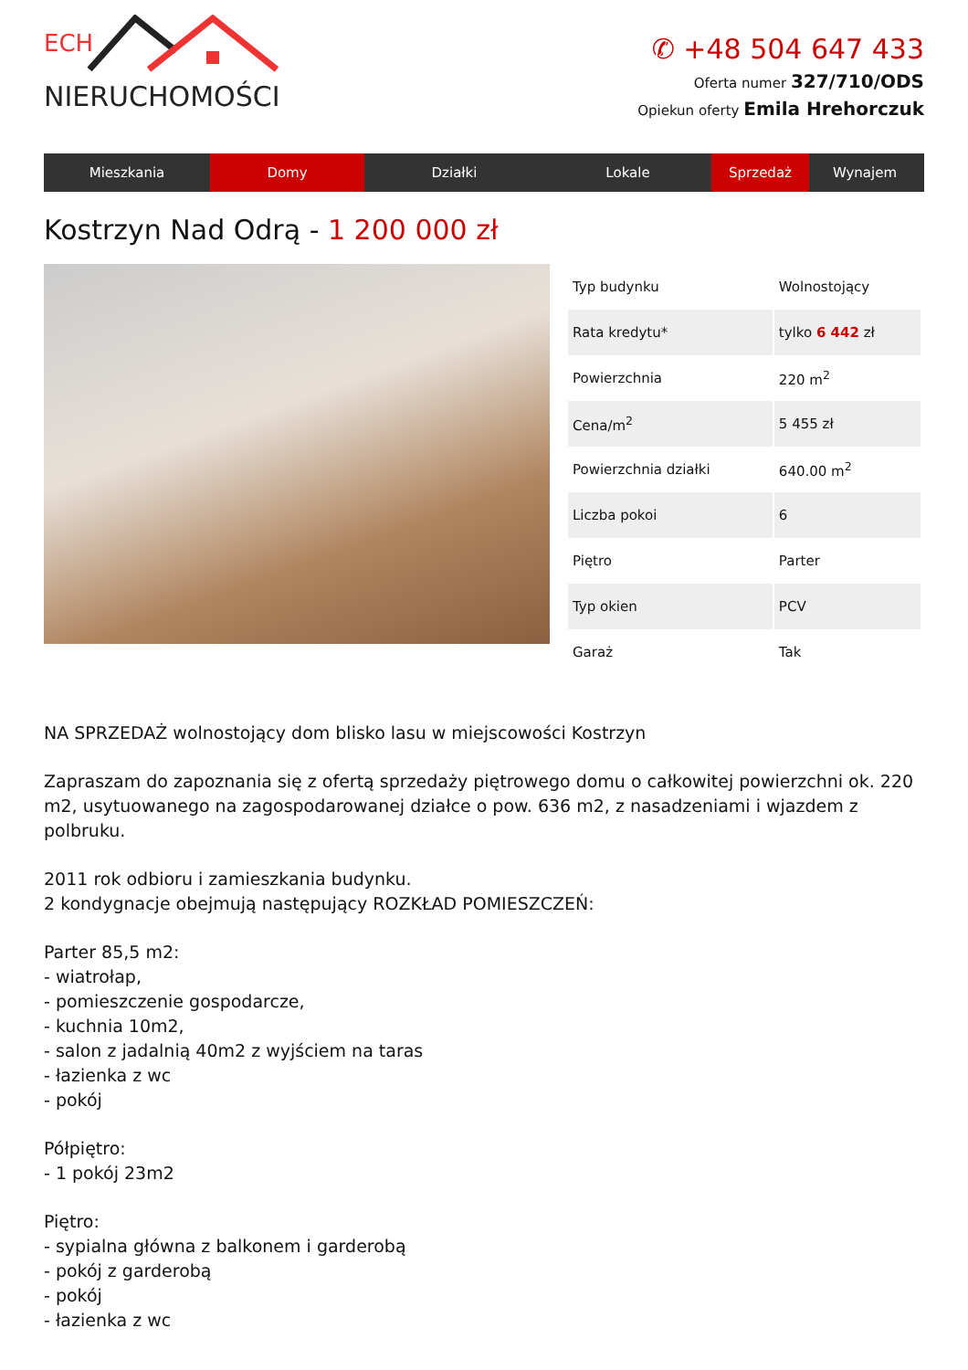ECH
NIERUCHOMOŚCI
✆ +48 504 647 433
Oferta numer 327/710/ODS
Opiekun oferty Emila Hrehorczuk
Mieszkania Domy Działki Lokale Sprzedaż Wynajem
Kostrzyn Nad Odrą - 1 200 000 zł
| Typ budynku | Wolnostojący |
| Rata kredytu* | tylko 6 442 zł |
| Powierzchnia | 220 m<sup>2</sup> |
| Cena/m<sup>2</sup> | 5 455 zł |
| Powierzchnia działki | 640.00 m<sup>2</sup> |
| Liczba pokoi | 6 |
| Piętro | Parter |
| Typ okien | PCV |
| Garaż | Tak |
NA SPRZEDAŻ wolnostojący dom blisko lasu w miejscowości Kostrzyn
Zapraszam do zapoznania się z ofertą sprzedaży piętrowego domu o całkowitej powierzchni ok. 220 m2, usytuowanego na zagospodarowanej działce o pow. 636 m2, z nasadzeniami i wjazdem z polbruku.
2011 rok odbioru i zamieszkania budynku.
2 kondygnacje obejmują następujący ROZKŁAD POMIESZCZEŃ:
Parter 85,5 m2:
- wiatrołap,
- pomieszczenie gospodarcze,
- kuchnia 10m2,
- salon z jadalnią 40m2 z wyjściem na taras
- łazienka z wc
- pokój
Półpiętro:
- 1 pokój 23m2
Piętro:
- sypialna główna z balkonem i garderobą
- pokój z garderobą
- pokój
- łazienka z wc